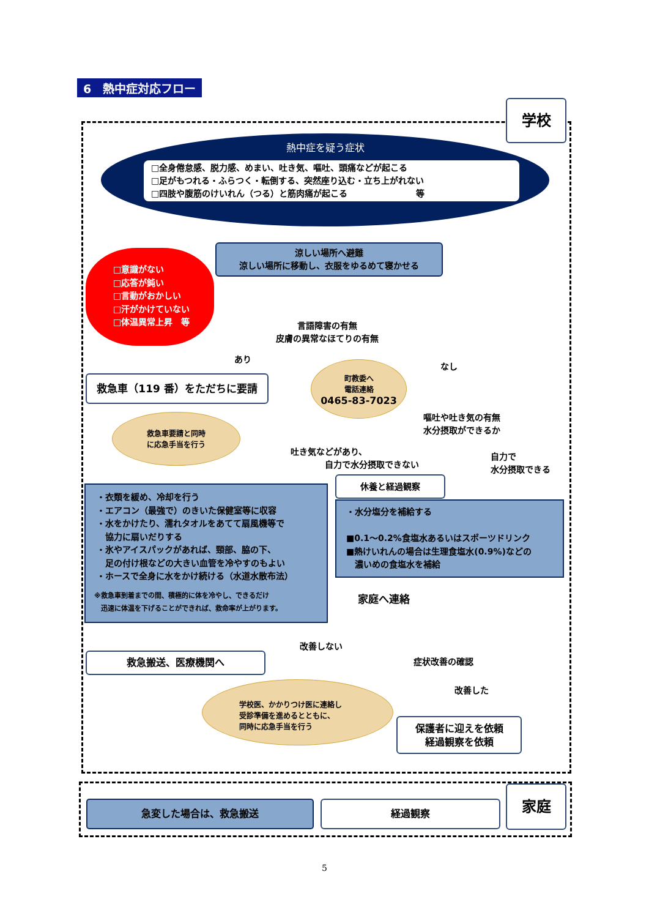6　熱中症対応フロー
学校
熱中症を疑う症状
□全身倦怠感、脱力感、めまい、吐き気、嘔吐、頭痛などが起こる
□足がもつれる・ふらつく・転倒する、突然座り込む・立ち上がれない
□四肢や腹筋のけいれん（つる）と筋肉痛が起こる　　　　　　　　等
□意識がない
□応答が鈍い
□言動がおかしい
□汗がかけていない
□体温異常上昇　等
涼しい場所へ避難
涼しい場所に移動し、衣服をゆるめて寝かせる
言語障害の有無
皮膚の異常なほてりの有無
あり
なし
救急車（119 番）をただちに要請
町教委へ
電話連絡
0465-83-7023
嘔吐や吐き気の有無
水分摂取ができるか
救急車要請と同時
に応急手当を行う
吐き気などがあり、
　　　　自力で水分摂取できない
自力で
水分摂取できる
休養と経過観察
・衣類を緩め、冷却を行う
・エアコン（最強で）のきいた保健室等に収容
・水をかけたり、濡れタオルをあてて扇風機等で
　協力に扇いだりする
・氷やアイスパックがあれば、頸部、脇の下、
　足の付け根などの大きい血管を冷やすのもよい
・ホースで全身に水をかけ続ける（水道水散布法）
※救急車到着までの間、積極的に体を冷やし、できるだけ
　迅速に体温を下げることができれば、救命率が上がります。
・水分塩分を補給する
■0.1～0.2%食塩水あるいはスポーツドリンク
■熱けいれんの場合は生理食塩水(0.9%)などの
　濃いめの食塩水を補給
家庭へ連絡
改善しない
救急搬送、医療機関へ 症状改善の確認
改善した
学校医、かかりつけ医に連絡し
受診準備を進めるとともに、
同時に応急手当を行う
保護者に迎えを依頼
経過観察を依頼
家庭
急変した場合は、救急搬送 経過観察
5